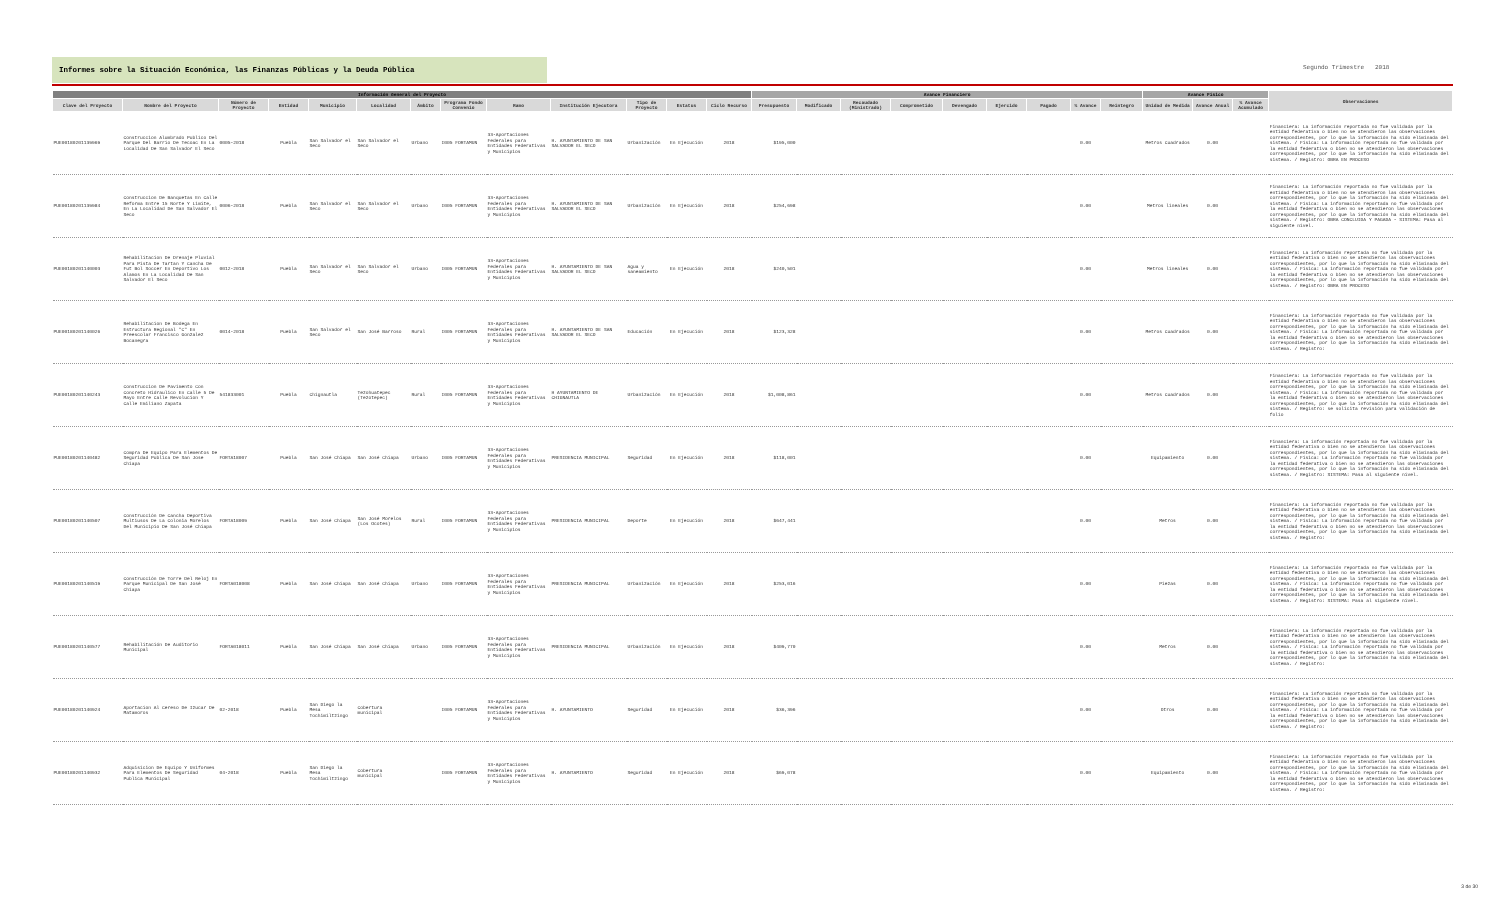Informes sobre la Situación Económica, las Finanzas Públicas y la Deuda Pública
Segundo Trimestre 2018
| Información General del Proyecto | | | | | | | | | | | | | Avance Financiero | | | | | | | | | Avance Físico | | | Observaciones |
| --- | --- | --- | --- | --- | --- | --- | --- | --- | --- | --- | --- | --- | --- | --- | --- | --- | --- | --- | --- | --- | --- | --- | --- | --- | --- |
| Clave del Proyecto | Nombre del Proyecto | Número de Proyecto | Entidad | Municipio | Localidad | Ámbito | Programa Fondo Convenio | Ramo | Institución Ejecutora | Tipo de Proyecto | Estatus | Ciclo Recurso | Presupuesto | Modificado | Recaudado (Ministrado) | Comprometido | Devengado | Ejercido | Pagado | % Avance | Reintegro | Unidad de Medida | Avance Anual | % Avance Acumulado | |
| PUE00180201139969 | Construccion Alumbrado Publico Del Parque Del Barrio De Tecoac En La Localidad De San Salvador El Seco | 0005-2018 | Puebla | San Salvador el Seco | San Salvador el Seco | Urbano | I005 FORTAMUN | 33-Aportaciones Federales para Entidades Federativas y Municipios | H. AYUNTAMIENTO DE SAN SALVADOR EL SECO | Urbanización | En Ejecución | 2018 | $195,000 | | | | | | | 0.00 | | Metros Cuadrados | 0.00 | | Financiera: La información reportada no fue validada por la entidad federativa o bien no se atendieron las observaciones correspondientes, por lo que la información ha sido eliminada del sistema. / Física: La información reportada no fue validada por la entidad federativa o bien no se atendieron las observaciones correspondientes, por lo que la información ha sido eliminada del sistema. / Registro: OBRA EN PROCESO |
| PUE00180201139984 | Construccion De Banquetas En Calle Reforma Entre 15 Norte Y Limite, En La Localidad De San Salvador El Seco | 0006-2018 | Puebla | San Salvador el Seco | San Salvador el Seco | Urbano | I005 FORTAMUN | 33-Aportaciones Federales para Entidades Federativas y Municipios | H. AYUNTAMIENTO DE SAN SALVADOR EL SECO | Urbanización | En Ejecución | 2018 | $254,698 | | | | | | | 0.00 | | Metros lineales | 0.00 | | Financiera: La información reportada no fue validada por la entidad federativa o bien no se atendieron las observaciones correspondientes, por lo que la información ha sido eliminada del sistema. / Física: La información reportada no fue validada por la entidad federativa o bien no se atendieron las observaciones correspondientes, por lo que la información ha sido eliminada del sistema. / Registro: OBRA CONCLUIDA Y PAGADA - SISTEMA: Pasa al siguiente nivel. |
| PUE00180201140003 | Rehabilitacion De Drenaje Pluvial Para Pista De Tartan Y Cancha De Fut Bol Soccer En Deportivo Los Alamos En La Localidad De San Salvador El Seco | 0012-2018 | Puebla | San Salvador el Seco | San Salvador el Seco | Urbano | I005 FORTAMUN | 33-Aportaciones Federales para Entidades Federativas y Municipios | H. AYUNTAMIENTO DE SAN SALVADOR EL SECO | Agua y saneamiento | En Ejecución | 2018 | $240,501 | | | | | | | 0.00 | | Metros lineales | 0.00 | | Financiera: La información reportada no fue validada por la entidad federativa o bien no se atendieron las observaciones correspondientes, por lo que la información ha sido eliminada del sistema. / Física: La información reportada no fue validada por la entidad federativa o bien no se atendieron las observaciones correspondientes, por lo que la información ha sido eliminada del sistema. / Registro: OBRA EN PROCESO |
| PUE00180201140026 | Rehabilitacion De Bodega En Estructura Regional "C" En Preescolar Francisco Gonzalez Bocanegra | 0014-2018 | Puebla | San Salvador el Seco | San José Barroso | Rural | I005 FORTAMUN | 33-Aportaciones Federales para Entidades Federativas y Municipios | H. AYUNTAMIENTO DE SAN SALVADOR EL SECO | Educación | En Ejecución | 2018 | $123,328 | | | | | | | 0.00 | | Metros Cuadrados | 0.00 | | Financiera: La información reportada no fue validada por la entidad federativa o bien no se atendieron las observaciones correspondientes, por lo que la información ha sido eliminada del sistema. / Física: La información reportada no fue validada por la entidad federativa o bien no se atendieron las observaciones correspondientes, por lo que la información ha sido eliminada del sistema. / Registro: |
| PUE00180201140243 | Construccion De Pavimento Con Concreto Hidraulico En Calle 5 De Mayo Entre Calle Revolucion Y Calle Emiliano Zapata | 541833001 | Puebla | Chignautla | Tezohuatepec (Tezotepec) | Rural | I005 FORTAMUN | 33-Aportaciones Federales para Entidades Federativas y Municipios | H AYUNTAMIENTO DE CHIGNAUTLA | Urbanización | En Ejecución | 2018 | $1,008,861 | | | | | | | 0.00 | | Metros Cuadrados | 0.00 | | Financiera: La información reportada no fue validada por la entidad federativa o bien no se atendieron las observaciones correspondientes, por lo que la información ha sido eliminada del sistema. / Física: La información reportada no fue validada por la entidad federativa o bien no se atendieron las observaciones correspondientes, por lo que la información ha sido eliminada del sistema. / Registro: se solicita revisión para validación de folio |
| PUE00180201140482 | Compra De Equipo Para Elementos De Seguridad Publica De San Jose Chiapa | FORTA18007 | Puebla | San José Chiapa | San José Chiapa | Urbano | I005 FORTAMUN | 33-Aportaciones Federales para Entidades Federativas y Municipios | PRESIDENCIA MUNICIPAL | Seguridad | En Ejecución | 2018 | $118,001 | | | | | | | 0.00 | | Equipamiento | 0.00 | | Financiera: La información reportada no fue validada por la entidad federativa o bien no se atendieron las observaciones correspondientes, por lo que la información ha sido eliminada del sistema. / Física: La información reportada no fue validada por la entidad federativa o bien no se atendieron las observaciones correspondientes, por lo que la información ha sido eliminada del sistema. / Registro: SISTEMA: Pasa al siguiente nivel. |
| PUE00180201140507 | Construcción De Cancha Deportiva Multiusos De La Colonia Morelos Del Municipio De San José Chiapa | FORTA18009 | Puebla | San José Chiapa | San José Morelos (Los Ocotes) | Rural | I005 FORTAMUN | 33-Aportaciones Federales para Entidades Federativas y Municipios | PRESIDENCIA MUNICIPAL | Deporte | En Ejecución | 2018 | $647,441 | | | | | | | 0.00 | | Metros | 0.00 | | Financiera: La información reportada no fue validada por la entidad federativa o bien no se atendieron las observaciones correspondientes, por lo que la información ha sido eliminada del sistema. / Física: La información reportada no fue validada por la entidad federativa o bien no se atendieron las observaciones correspondientes, por lo que la información ha sido eliminada del sistema. / Registro: |
| PUE00180201140519 | Construcción De Torre Del Reloj En Parque Municipal De San José Chiapa | FORTA018008 | Puebla | San José Chiapa | San José Chiapa | Urbano | I005 FORTAMUN | 33-Aportaciones Federales para Entidades Federativas y Municipios | PRESIDENCIA MUNICIPAL | Urbanización | En Ejecución | 2018 | $253,016 | | | | | | | 0.00 | | Piezas | 0.00 | | Financiera: La información reportada no fue validada por la entidad federativa o bien no se atendieron las observaciones correspondientes, por lo que la información ha sido eliminada del sistema. / Física: La información reportada no fue validada por la entidad federativa o bien no se atendieron las observaciones correspondientes, por lo que la información ha sido eliminada del sistema. / Registro: SISTEMA: Pasa al siguiente nivel. |
| PUE00180201140577 | Rehabilitación De Auditorio Municipal | FORTA018011 | Puebla | San José Chiapa | San José Chiapa | Urbano | I005 FORTAMUN | 33-Aportaciones Federales para Entidades Federativas y Municipios | PRESIDENCIA MUNICIPAL | Urbanización | En Ejecución | 2018 | $409,770 | | | | | | | 0.00 | | Metros | 0.00 | | Financiera: La información reportada no fue validada por la entidad federativa o bien no se atendieron las observaciones correspondientes, por lo que la información ha sido eliminada del sistema. / Física: La información reportada no fue validada por la entidad federativa o bien no se atendieron las observaciones correspondientes, por lo que la información ha sido eliminada del sistema. / Registro: |
| PUE00180201140924 | Aportacion Al Cereso De Izucar De Matamoros | 02-2018 | Puebla | San Diego la Mesa Tochimiltzingo | Cobertura municipal | | I005 FORTAMUN | 33-Aportaciones Federales para Entidades Federativas y Municipios | H. AYUNTAMIENTO | Seguridad | En Ejecución | 2018 | $36,396 | | | | | | | 0.00 | | Otros | 0.00 | | Financiera: La información reportada no fue validada por la entidad federativa o bien no se atendieron las observaciones correspondientes, por lo que la información ha sido eliminada del sistema. / Física: La información reportada no fue validada por la entidad federativa o bien no se atendieron las observaciones correspondientes, por lo que la información ha sido eliminada del sistema. / Registro: |
| PUE00180201140932 | Adquisicion De Equipo Y Uniformes Para Elementos De Seguridad Publica Municipal | 04-2018 | Puebla | San Diego la Mesa Tochimiltzingo | Cobertura municipal | | I005 FORTAMUN | 33-Aportaciones Federales para Entidades Federativas y Municipios | H. AYUNTAMIENTO | Seguridad | En Ejecución | 2018 | $69,078 | | | | | | | 0.00 | | Equipamiento | 0.00 | | Financiera: La información reportada no fue validada por la entidad federativa o bien no se atendieron las observaciones correspondientes, por lo que la información ha sido eliminada del sistema. / Física: La información reportada no fue validada por la entidad federativa o bien no se atendieron las observaciones correspondientes, por lo que la información ha sido eliminada del sistema. / Registro: |
3 de 30